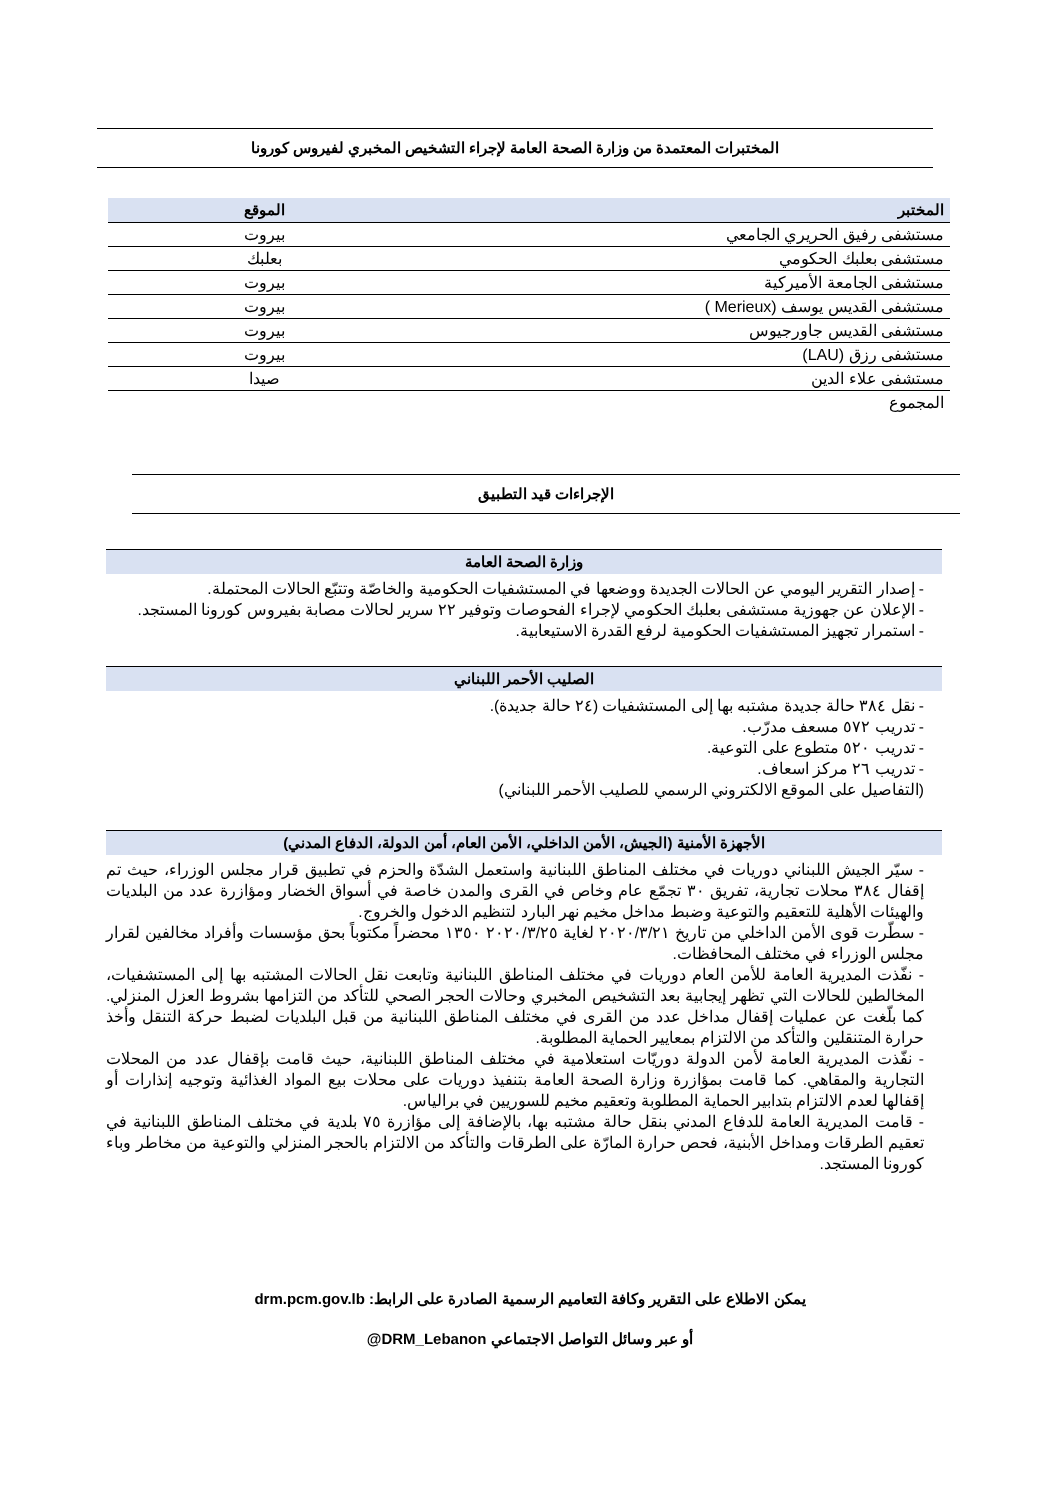المختبرات المعتمدة من وزارة الصحة العامة لإجراء التشخيص المخبري لفيروس كورونا
| المختبر | الموقع |
| --- | --- |
| مستشفى رفيق الحريري الجامعي | بيروت |
| مستشفى بعلبك الحكومي | بعلبك |
| مستشفى الجامعة الأميركية | بيروت |
| مستشفى القديس يوسف (Merieux ) | بيروت |
| مستشفى القديس جاورجيوس | بيروت |
| مستشفى رزق (LAU) | بيروت |
| مستشفى علاء الدين | صيدا |
| المجموع | |
الإجراءات قيد التطبيق
وزارة الصحة العامة
- إصدار التقرير اليومي عن الحالات الجديدة ووضعها في المستشفيات الحكومية والخاصّة وتتبّع الحالات المحتملة.
- الإعلان عن جهوزية مستشفى بعلبك الحكومي لإجراء الفحوصات وتوفير ٢٢ سرير لحالات مصابة بفيروس كورونا المستجد.
- استمرار تجهيز المستشفيات الحكومية لرفع القدرة الاستيعابية.
الصليب الأحمر اللبناني
- نقل ٣٨٤ حالة جديدة مشتبه بها إلى المستشفيات (٢٤ حالة جديدة).
- تدريب ٥٧٢ مسعف مدرّب.
- تدريب ٥٢٠ متطوع على التوعية.
- تدريب ٢٦ مركز اسعاف.
(التفاصيل على الموقع الالكتروني الرسمي للصليب الأحمر اللبناني)
الأجهزة الأمنية (الجيش، الأمن الداخلي، الأمن العام، أمن الدولة، الدفاع المدني)
- سيّر الجيش اللبناني دوريات في مختلف المناطق اللبنانية واستعمل الشدّة والحزم في تطبيق قرار مجلس الوزراء، حيث تم إقفال ٣٨٤ محلات تجارية، تفريق ٣٠ تجمّع عام وخاص في القرى والمدن خاصة في أسواق الخضار ومؤازرة عدد من البلديات والهيئات الأهلية للتعقيم والتوعية وضبط مداخل مخيم نهر البارد لتنظيم الدخول والخروج.
- سطّرت قوى الأمن الداخلي من تاريخ ٢٠٢٠/٣/٢١ لغاية ٢٠٢٠/٣/٢٥ ١٣٥٠ محضراً مكتوباً بحق مؤسسات وأفراد مخالفين لقرار مجلس الوزراء في مختلف المحافظات.
- نفّذت المديرية العامة للأمن العام دوريات في مختلف المناطق اللبنانية وتابعت نقل الحالات المشتبه بها إلى المستشفيات، المخالطين للحالات التي تظهر إيجابية بعد التشخيص المخبري وحالات الحجر الصحي للتأكد من التزامها بشروط العزل المنزلي. كما بلّغت عن عمليات إقفال مداخل عدد من القرى في مختلف المناطق اللبنانية من قبل البلديات لضبط حركة التنقل وأخذ حرارة المتنقلين والتأكد من الالتزام بمعايير الحماية المطلوبة.
- نفّذت المديرية العامة لأمن الدولة دوريّات استعلامية في مختلف المناطق اللبنانية، حيث قامت بإقفال عدد من المحلات التجارية والمقاهي. كما قامت بمؤازرة وزارة الصحة العامة بتنفيذ دوريات على محلات بيع المواد الغذائية وتوجيه إنذارات أو إقفالها لعدم الالتزام بتدابير الحماية المطلوبة وتعقيم مخيم للسوريين في برالياس.
- قامت المديرية العامة للدفاع المدني بنقل حالة مشتبه بها، بالإضافة إلى مؤازرة ٧٥ بلدية في مختلف المناطق اللبنانية في تعقيم الطرقات ومداخل الأبنية، فحص حرارة المارّة على الطرقات والتأكد من الالتزام بالحجر المنزلي والتوعية من مخاطر وباء كورونا المستجد.
يمكن الاطلاع على التقرير وكافة التعاميم الرسمية الصادرة على الرابط: drm.pcm.gov.lb
أو عبر وسائل التواصل الاجتماعي DRM_Lebanon@